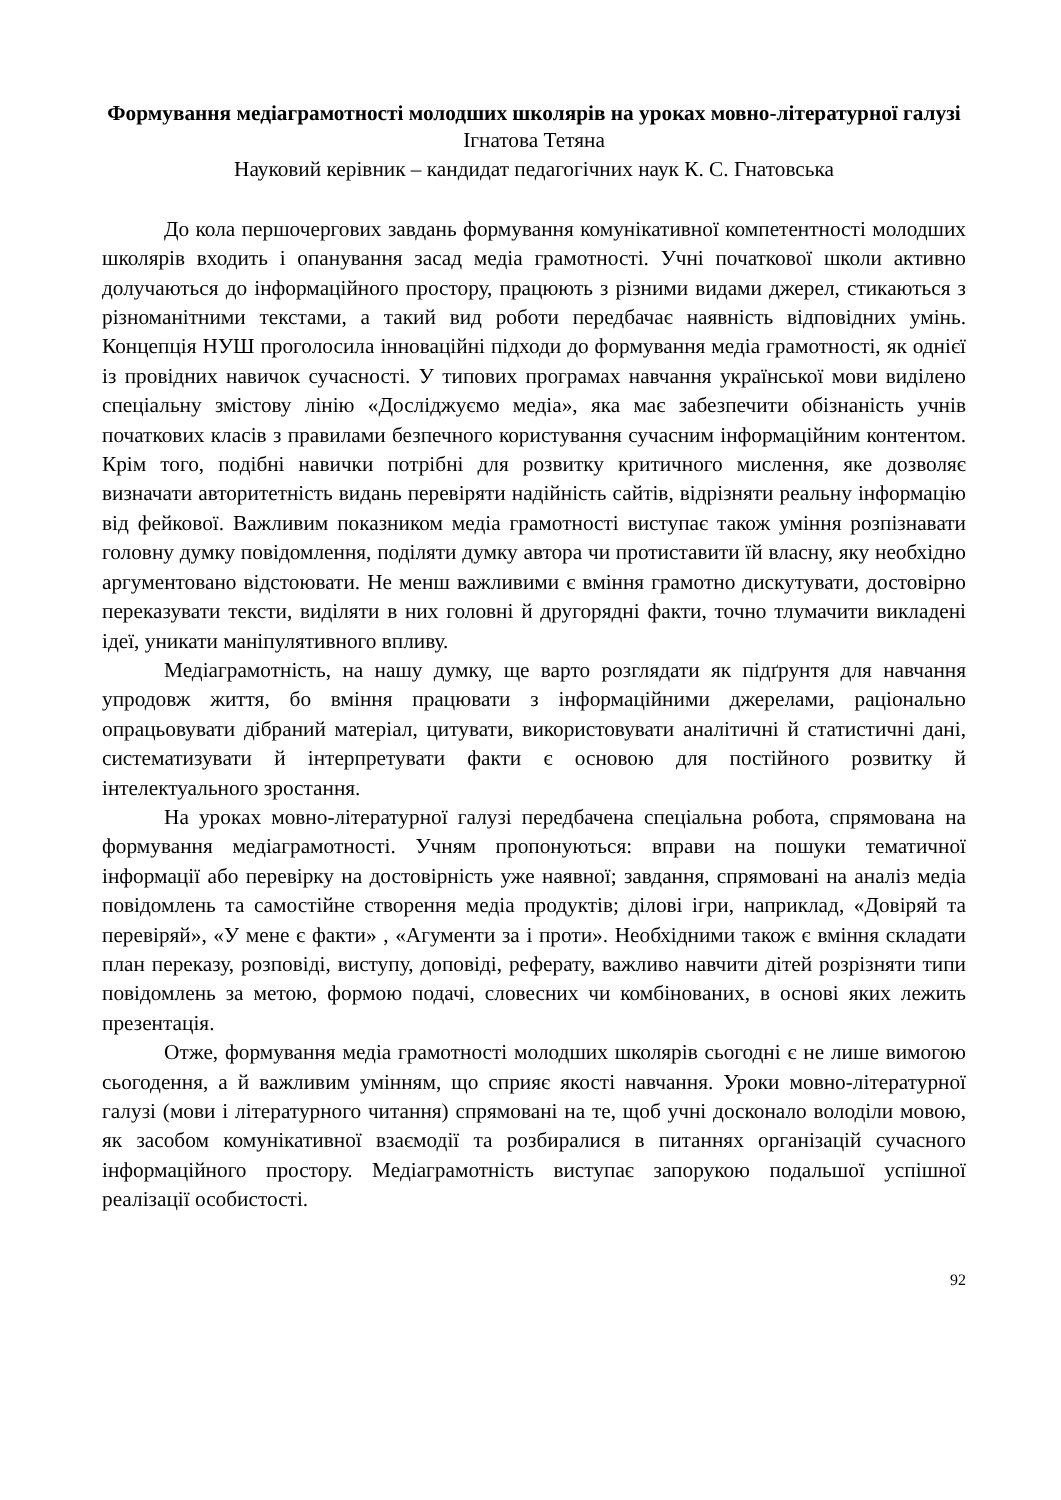Формування медіаграмотності молодших школярів на уроках мовно-літературної галузі
Ігнатова Тетяна
Науковий керівник – кандидат педагогічних наук К. С. Гнатовська
До кола першочергових завдань формування комунікативної компетентності молодших школярів входить і опанування засад медіа грамотності. Учні початкової школи активно долучаються до інформаційного простору, працюють з різними видами джерел, стикаються з різноманітними текстами, а такий вид роботи передбачає наявність відповідних умінь. Концепція НУШ проголосила інноваційні підходи до формування медіа грамотності, як однієї із провідних навичок сучасності. У типових програмах навчання української мови виділено спеціальну змістову лінію «Досліджуємо медіа», яка має забезпечити обізнаність учнів початкових класів з правилами безпечного користування сучасним інформаційним контентом. Крім того, подібні навички потрібні для розвитку критичного мислення, яке дозволяє визначати авторитетність видань перевіряти надійність сайтів, відрізняти реальну інформацію від фейкової. Важливим показником медіа грамотності виступає також уміння розпізнавати головну думку повідомлення, поділяти думку автора чи протиставити їй власну, яку необхідно аргументовано відстоювати. Не менш важливими є вміння грамотно дискутувати, достовірно переказувати тексти, виділяти в них головні й другорядні факти, точно тлумачити викладені ідеї, уникати маніпулятивного впливу.
Медіаграмотність, на нашу думку, ще варто розглядати як підґрунтя для навчання упродовж життя, бо вміння працювати з інформаційними джерелами, раціонально опрацьовувати дібраний матеріал, цитувати, використовувати аналітичні й статистичні дані, систематизувати й інтерпретувати факти є основою для постійного розвитку й інтелектуального зростання.
На уроках мовно-літературної галузі передбачена спеціальна робота, спрямована на формування медіаграмотності. Учням пропонуються: вправи на пошуки тематичної інформації або перевірку на достовірність уже наявної; завдання, спрямовані на аналіз медіа повідомлень та самостійне створення медіа продуктів; ділові ігри, наприклад, «Довіряй та перевіряй», «У мене є факти» , «Агументи за і проти». Необхідними також є вміння складати план переказу, розповіді, виступу, доповіді, реферату, важливо навчити дітей розрізняти типи повідомлень за метою, формою подачі, словесних чи комбінованих, в основі яких лежить презентація.
Отже, формування медіа грамотності молодших школярів сьогодні є не лише вимогою сьогодення, а й важливим умінням, що сприяє якості навчання. Уроки мовно-літературної галузі (мови і літературного читання) спрямовані на те, щоб учні досконало володіли мовою, як засобом комунікативної взаємодії та розбиралися в питаннях організацій сучасного інформаційного простору. Медіаграмотність виступає запорукою подальшої успішної реалізації особистості.
92